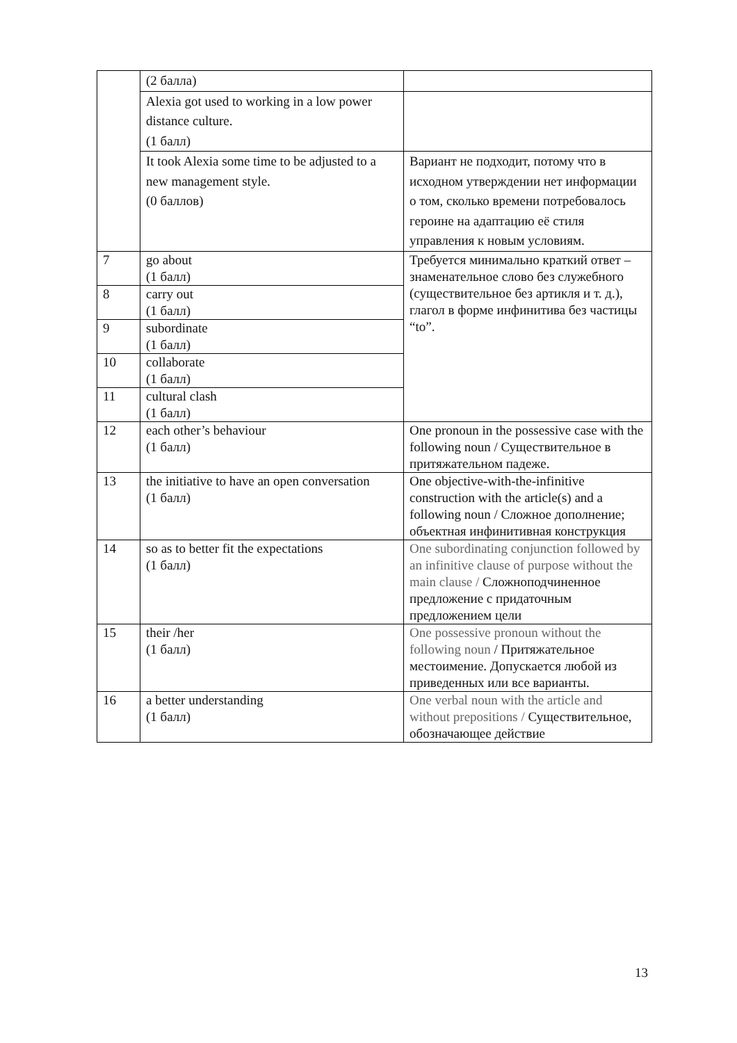| | (2 балла) | |
| | Alexia got used to working in a low power distance culture. (1 балл) | |
| | It took Alexia some time to be adjusted to a new management style. (0 баллов) | Вариант не подходит, потому что в исходном утверждении нет информации о том, сколько времени потребовалось героине на адаптацию её стиля управления к новым условиям. |
| 7 | go about (1 балл) | Требуется минимально краткий ответ – знаменательное слово без служебного (существительное без артикля и т. д.), глагол в форме инфинитива без частицы “to”. |
| 8 | carry out (1 балл) | |
| 9 | subordinate (1 балл) | |
| 10 | collaborate (1 балл) | |
| 11 | cultural clash (1 балл) | |
| 12 | each other’s behaviour (1 балл) | One pronoun in the possessive case with the following noun / Существительное в притяжательном падеже. |
| 13 | the initiative to have an open conversation (1 балл) | One objective-with-the-infinitive construction with the article(s) and a following noun / Сложное дополнение; объектная инфинитивная конструкция |
| 14 | so as to better fit the expectations (1 балл) | One subordinating conjunction followed by an infinitive clause of purpose without the main clause / Сложноподчиненное предложение с придаточным предложением цели |
| 15 | their /her (1 балл) | One possessive pronoun without the following noun / Притяжательное местоимение. Допускается любой из приведенных или все варианты. |
| 16 | a better understanding (1 балл) | One verbal noun with the article and without prepositions / Существительное, обозначающее действие |
13